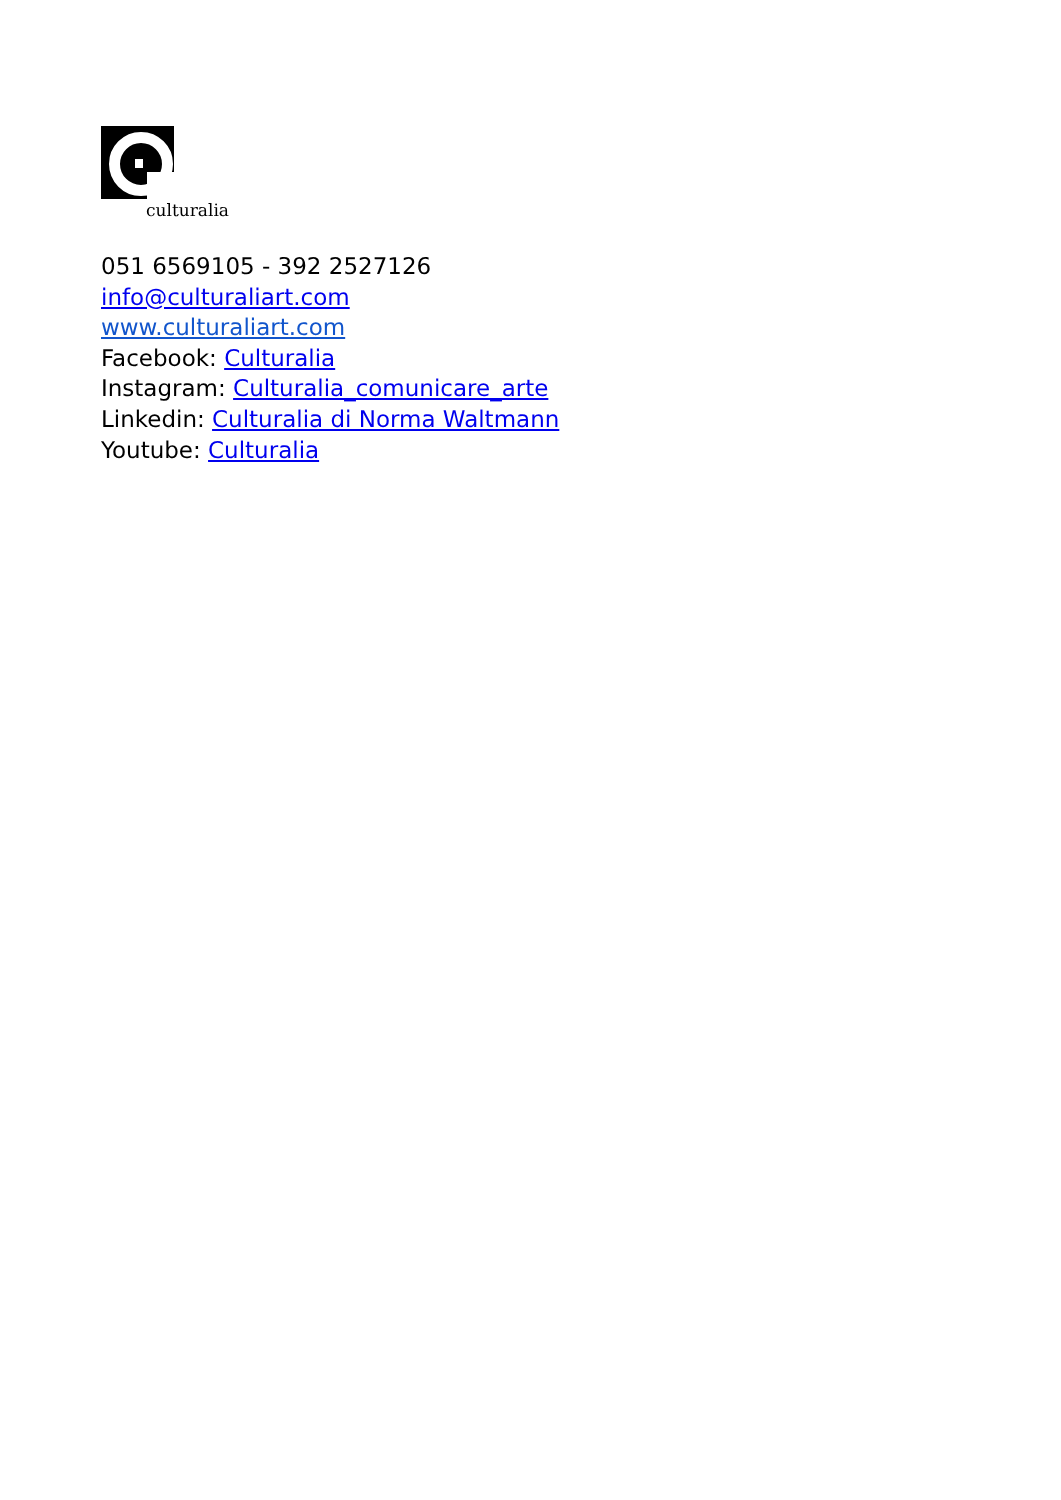culturalia
051 6569105 - 392 2527126
info@culturaliart.com
www.culturaliart.com
Facebook: Culturalia
Instagram: Culturalia_comunicare_arte
Linkedin: Culturalia di Norma Waltmann
Youtube: Culturalia